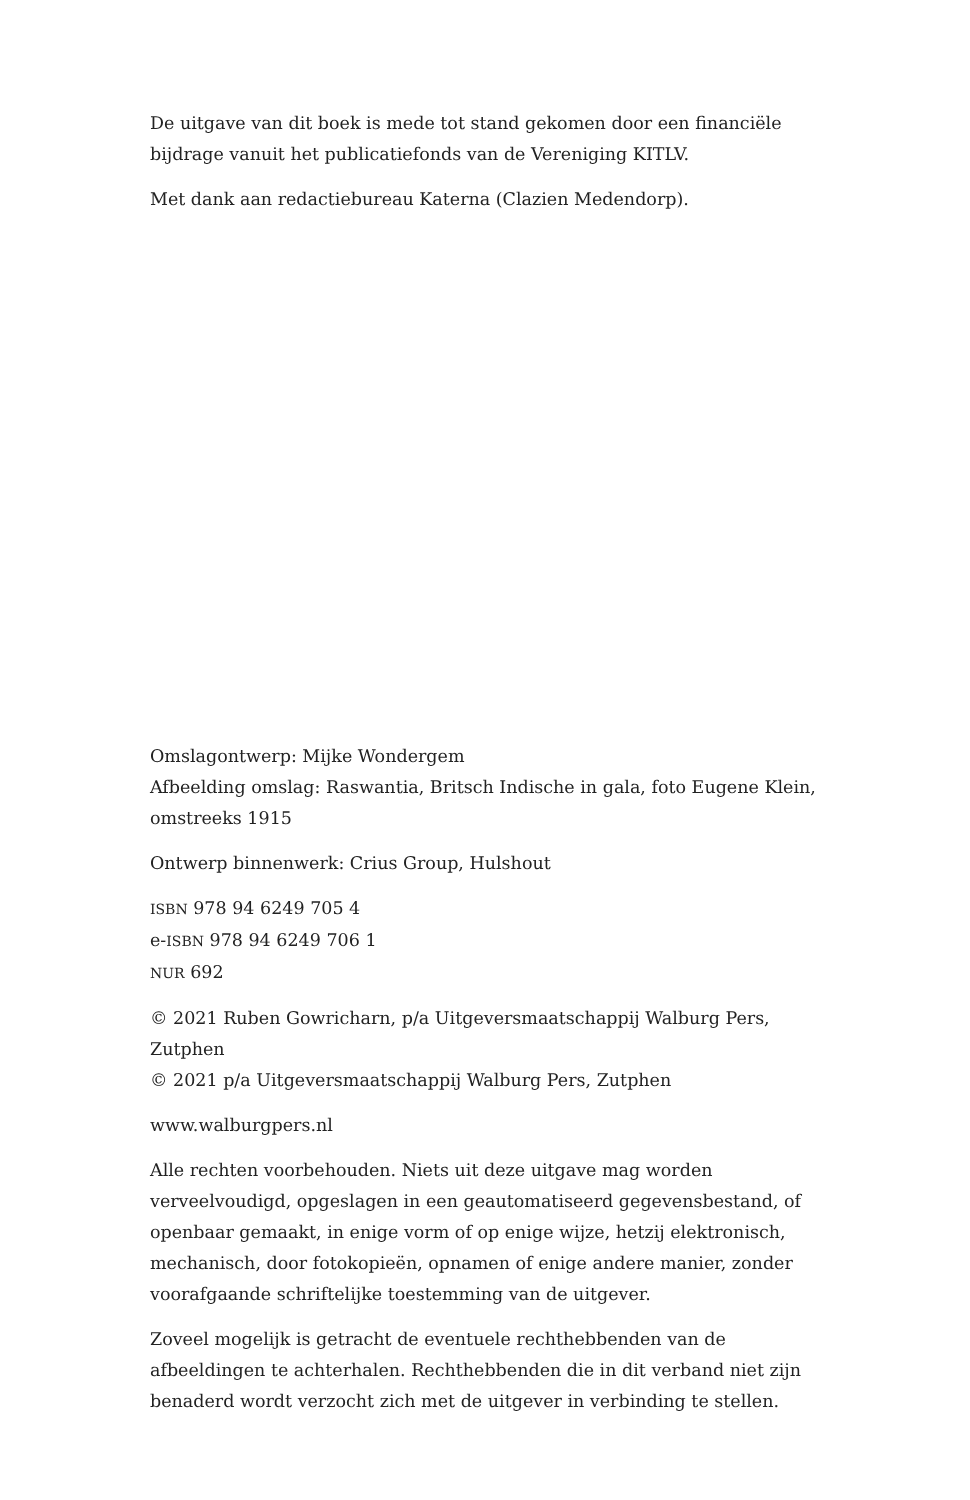De uitgave van dit boek is mede tot stand gekomen door een financiële bijdrage vanuit het publicatiefonds van de Vereniging KITLV.
Met dank aan redactiebureau Katerna (Clazien Medendorp).
Omslagontwerp: Mijke Wondergem
Afbeelding omslag: Raswantia, Britsch Indische in gala, foto Eugene Klein, omstreeks 1915
Ontwerp binnenwerk: Crius Group, Hulshout
ISBN 978 94 6249 705 4
e-ISBN 978 94 6249 706 1
NUR 692
© 2021 Ruben Gowricharn, p/a Uitgeversmaatschappij Walburg Pers, Zutphen
© 2021 p/a Uitgeversmaatschappij Walburg Pers, Zutphen
www.walburgpers.nl
Alle rechten voorbehouden. Niets uit deze uitgave mag worden verveelvoudigd, opgeslagen in een geautomatiseerd gegevensbestand, of openbaar gemaakt, in enige vorm of op enige wijze, hetzij elektronisch, mechanisch, door fotokopieën, opnamen of enige andere manier, zonder voorafgaande schriftelijke toestemming van de uitgever.
Zoveel mogelijk is getracht de eventuele rechthebbenden van de afbeeldingen te achterhalen. Rechthebbenden die in dit verband niet zijn benaderd wordt verzocht zich met de uitgever in verbinding te stellen.